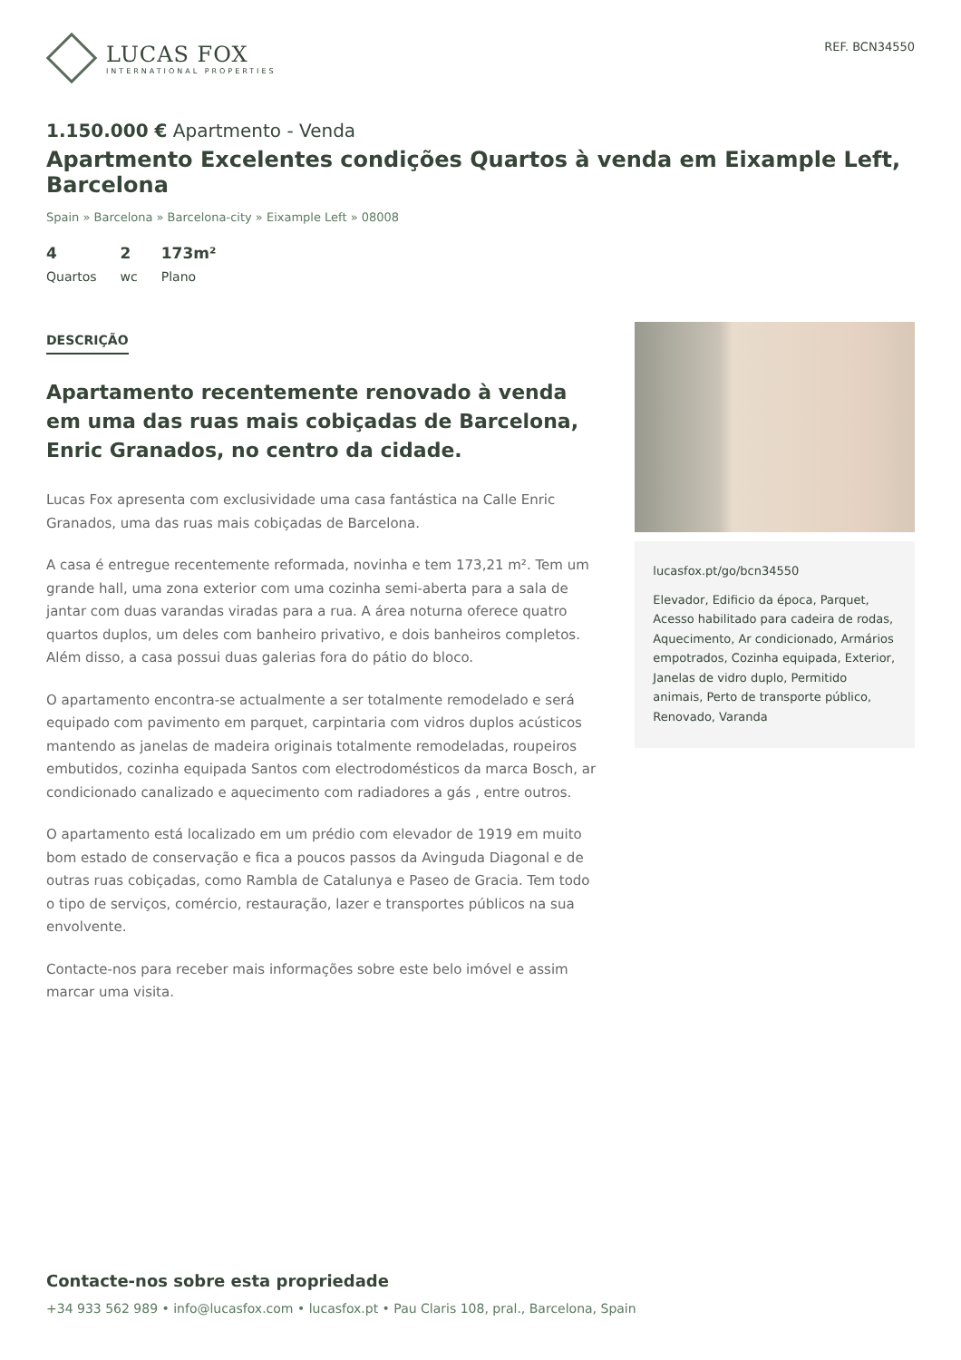LUCAS FOX
INTERNATIONAL PROPERTIES
REF. BCN34550
1.150.000 € Apartmento - Venda
Apartmento Excelentes condições Quartos à venda em Eixample Left, Barcelona
Spain » Barcelona » Barcelona-city » Eixample Left » 08008
4
Quartos
2
wc
173m²
Plano
DESCRIÇÃO
Apartamento recentemente renovado à venda em uma das ruas mais cobiçadas de Barcelona, Enric Granados, no centro da cidade.
Lucas Fox apresenta com exclusividade uma casa fantástica na Calle Enric Granados, uma das ruas mais cobiçadas de Barcelona.
A casa é entregue recentemente reformada, novinha e tem 173,21 m². Tem um grande hall, uma zona exterior com uma cozinha semi-aberta para a sala de jantar com duas varandas viradas para a rua. A área noturna oferece quatro quartos duplos, um deles com banheiro privativo, e dois banheiros completos. Além disso, a casa possui duas galerias fora do pátio do bloco.
O apartamento encontra-se actualmente a ser totalmente remodelado e será equipado com pavimento em parquet, carpintaria com vidros duplos acústicos mantendo as janelas de madeira originais totalmente remodeladas, roupeiros embutidos, cozinha equipada Santos com electrodomésticos da marca Bosch, ar condicionado canalizado e aquecimento com radiadores a gás , entre outros.
O apartamento está localizado em um prédio com elevador de 1919 em muito bom estado de conservação e fica a poucos passos da Avinguda Diagonal e de outras ruas cobiçadas, como Rambla de Catalunya e Paseo de Gracia. Tem todo o tipo de serviços, comércio, restauração, lazer e transportes públicos na sua envolvente.
Contacte-nos para receber mais informações sobre este belo imóvel e assim marcar uma visita.
lucasfox.pt/go/bcn34550
Elevador, Edificio da época, Parquet, Acesso habilitado para cadeira de rodas, Aquecimento, Ar condicionado, Armários empotrados, Cozinha equipada, Exterior, Janelas de vidro duplo, Permitido animais, Perto de transporte público, Renovado, Varanda
Contacte-nos sobre esta propriedade
+34 933 562 989 • info@lucasfox.com • lucasfox.pt • Pau Claris 108, pral., Barcelona, Spain